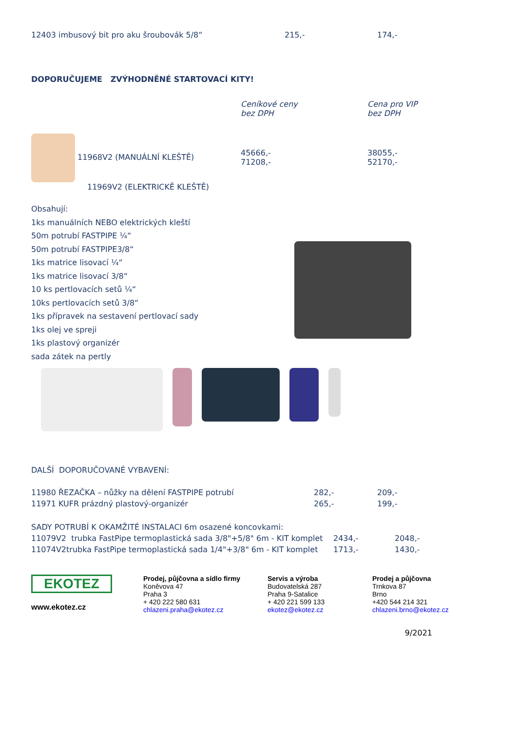| 12403 imbusový bit pro aku šroubovák 5/8“ | 215,- | 174,- |
DOPORUČUJEME ZVÝHODNĚNÉ STARTOVACÍ KITY!
| | Ceníkové ceny bez DPH | Cena pro VIP bez DPH |
| 11968V2 (MANUÁLNÍ KLEŠTĚ) 11969V2 (ELEKTRICKĚ KLEŠTĚ) | 45666,- 71208,- | 38055,- 52170,- |
Obsahují:
1ks manuálních NEBO elektrických kleští
50m potrubí FASTPIPE ¼“
50m potrubí FASTPIPE3/8“
1ks matrice lisovací ¼“
1ks matrice lisovací 3/8“
10 ks pertlovacích setů ¼“
10ks pertlovacích setů 3/8“
1ks přípravek na sestavení pertlovací sady
1ks olej ve spreji
1ks plastový organizér
sada zátek na pertly
DALŠÍ DOPORUČOVANÉ VYBAVENÍ:
| 11980 ŘEZAČKA – nůžky na dělení FASTPIPE potrubí | 282,- | 209,- |
| 11971 KUFR prázdný plastový-organizér | 265,- | 199,- |
| SADY POTRUBÍ K OKAMŽITÉ INSTALACI 6m osazené koncovkami: | | |
| 11079V2 trubka FastPipe termoplastická sada 3/8"+5/8" 6m - KIT komplet | 2434,- | 2048,- |
| 11074V2trubka FastPipe termoplastická sada 1/4"+3/8" 6m - KIT komplet | 1713,- | 1430,- |
EKOTEZ
www.ekotez.cz
Prodej, půjčovna a sídlo firmy
Koněvova 47
Praha 3
+ 420 222 580 631
chlazeni.praha@ekotez.cz
Servis a výroba
Budovatelská 287
Praha 9-Satalice
+ 420 221 599 133
ekotez@ekotez.cz
Prodej a půjčovna
Trnkova 87
Brno
+420 544 214 321
chlazeni.brno@ekotez.cz
9/2021